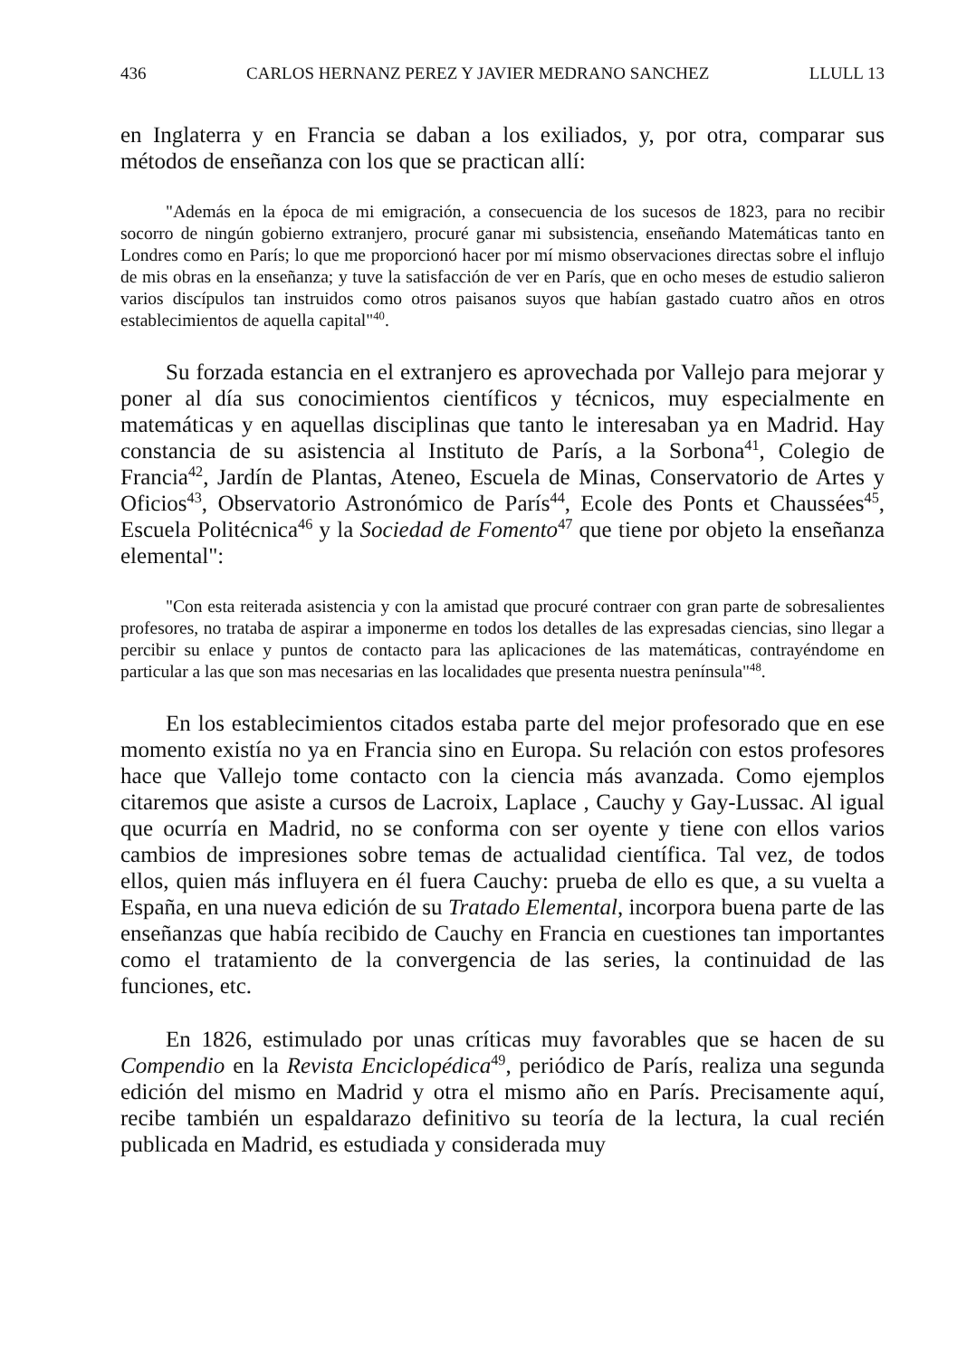436 CARLOS HERNANZ PEREZ Y JAVIER MEDRANO SANCHEZ LLULL 13
en Inglaterra y en Francia se daban a los exiliados, y, por otra, comparar sus métodos de enseñanza con los que se practican allí:
"Además en la época de mi emigración, a consecuencia de los sucesos de 1823, para no recibir socorro de ningún gobierno extranjero, procuré ganar mi subsistencia, enseñando Matemáticas tanto en Londres como en París; lo que me proporcionó hacer por mí mismo observaciones directas sobre el influjo de mis obras en la enseñanza; y tuve la satisfacción de ver en París, que en ocho meses de estudio salieron varios discípulos tan instruidos como otros paisanos suyos que habían gastado cuatro años en otros establecimientos de aquella capital"<sup>40</sup>.
Su forzada estancia en el extranjero es aprovechada por Vallejo para mejorar y poner al día sus conocimientos científicos y técnicos, muy especialmente en matemáticas y en aquellas disciplinas que tanto le interesaban ya en Madrid. Hay constancia de su asistencia al Instituto de París, a la Sorbona<sup>41</sup>, Colegio de Francia<sup>42</sup>, Jardín de Plantas, Ateneo, Escuela de Minas, Conservatorio de Artes y Oficios<sup>43</sup>, Observatorio Astronómico de París<sup>44</sup>, Ecole des Ponts et Chaussées<sup>45</sup>, Escuela Politécnica<sup>46</sup> y la Sociedad de Fomento<sup>47</sup> que tiene por objeto la enseñanza elemental":
"Con esta reiterada asistencia y con la amistad que procuré contraer con gran parte de sobresalientes profesores, no trataba de aspirar a imponerme en todos los detalles de las expresadas ciencias, sino llegar a percibir su enlace y puntos de contacto para las aplicaciones de las matemáticas, contrayéndome en particular a las que son mas necesarias en las localidades que presenta nuestra península"<sup>48</sup>.
En los establecimientos citados estaba parte del mejor profesorado que en ese momento existía no ya en Francia sino en Europa. Su relación con estos profesores hace que Vallejo tome contacto con la ciencia más avanzada. Como ejemplos citaremos que asiste a cursos de Lacroix, Laplace , Cauchy y Gay-Lussac. Al igual que ocurría en Madrid, no se conforma con ser oyente y tiene con ellos varios cambios de impresiones sobre temas de actualidad científica. Tal vez, de todos ellos, quien más influyera en él fuera Cauchy: prueba de ello es que, a su vuelta a España, en una nueva edición de su Tratado Elemental, incorpora buena parte de las enseñanzas que había recibido de Cauchy en Francia en cuestiones tan importantes como el tratamiento de la convergencia de las series, la continuidad de las funciones, etc.
En 1826, estimulado por unas críticas muy favorables que se hacen de su Compendio en la Revista Enciclopédica<sup>49</sup>, periódico de París, realiza una segunda edición del mismo en Madrid y otra el mismo año en París. Precisamente aquí, recibe también un espaldarazo definitivo su teoría de la lectura, la cual recién publicada en Madrid, es estudiada y considerada muy